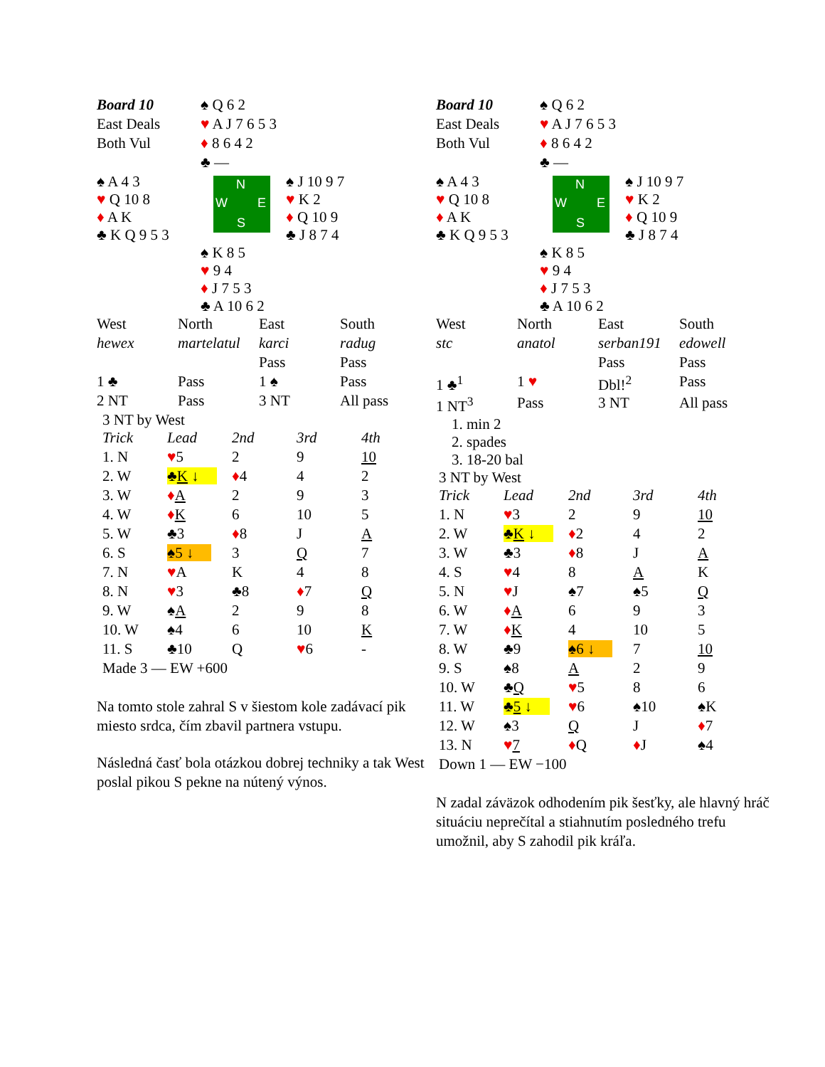| Board 10 | ♠ Q 6 2 |
| East Deals | ♥ A J 7 6 5 3 |
| Both Vul | ♦ 8 6 4 2 |
| | ♣ — |
| ♠ A 4 3 ♥ Q 10 8 ♦ A K ♣ K Q 9 5 3 | N W E S | ♠ J 10 9 7 ♥ K 2 ♦ Q 10 9 ♣ J 8 7 4 |
| | ♠ K 8 5 ♥ 9 4 ♦ J 7 5 3 ♣ A 10 6 2 |
| West | North | East | South |
| hewex | martelatul | karci | radug |
| | | Pass | Pass |
| 1 ♣ | Pass | 1 ♠ | Pass |
| 2 NT | Pass | 3 NT | All pass |
3 NT by West
| Trick | Lead | 2nd | 3rd | 4th |
| 1. N | ♥ 5 | 2 | 9 | 10 |
| 2. W | ♣ K ↓ | ♦ 4 | 4 | 2 |
| 3. W | ♦ A | 2 | 9 | 3 |
| 4. W | ♦ K | 6 | 10 | 5 |
| 5. W | ♣3 | ♦ 8 | J | A |
| 6. S | ♠5 ↓ | 3 | Q | 7 |
| 7. N | ♥ A | K | 4 | 8 |
| 8. N | ♥ 3 | ♣8 | ♦ 7 | Q |
| 9. W | ♠ A | 2 | 9 | 8 |
| 10. W | ♠4 | 6 | 10 | K |
| 11. S | ♣10 | Q | ♥ 6 | - |
Made 3 — EW +600
Na tomto stole zahral S v šiestom kole zadávací pik miesto srdca, čím zbavil partnera vstupu.
Následná časť bola otázkou dobrej techniky a tak West poslal pikou S pekne na nútený výnos.
| Board 10 | ♠ Q 6 2 |
| East Deals | ♥ A J 7 6 5 3 |
| Both Vul | ♦ 8 6 4 2 |
| | ♣ — |
| ♠ A 4 3 ♥ Q 10 8 ♦ A K ♣ K Q 9 5 3 | N W E S | ♠ J 10 9 7 ♥ K 2 ♦ Q 10 9 ♣ J 8 7 4 |
| | ♠ K 8 5 ♥ 9 4 ♦ J 7 5 3 ♣ A 10 6 2 |
| West | North | East | South |
| stc | anatol | serban191 | edowell |
| | | Pass | Pass |
| 1 ♣<sup>1</sup> | 1 ♥ | Dbl!<sup>2</sup> | Pass |
| 1 NT<sup>3</sup> | Pass | 3 NT | All pass |
1. min 2
2. spades
3. 18-20 bal
3 NT by West
| Trick | Lead | 2nd | 3rd | 4th |
| 1. N | ♥ 3 | 2 | 9 | 10 |
| 2. W | ♣ K ↓ | ♦ 2 | 4 | 2 |
| 3. W | ♣3 | ♦ 8 | J | A |
| 4. S | ♥ 4 | 8 | A | K |
| 5. N | ♥ J | ♠7 | ♠5 | Q |
| 6. W | ♦ A | 6 | 9 | 3 |
| 7. W | ♦ K | 4 | 10 | 5 |
| 8. W | ♣9 | ♠6 ↓ | 7 | 10 |
| 9. S | ♠8 | A | 2 | 9 |
| 10. W | ♣ Q | ♥ 5 | 8 | 6 |
| 11. W | ♣ 5 ↓ | ♥ 6 | ♠10 | ♠K |
| 12. W | ♠3 | Q | J | ♦ 7 |
| 13. N | ♥ 7 | ♦ Q | ♦ J | ♠4 |
Down 1 — EW −100
N zadal záväzok odhodením pik šesťky, ale hlavný hráč situáciu neprečítal a stiahnutím posledného trefu umožnil, aby S zahodil pik kráľa.